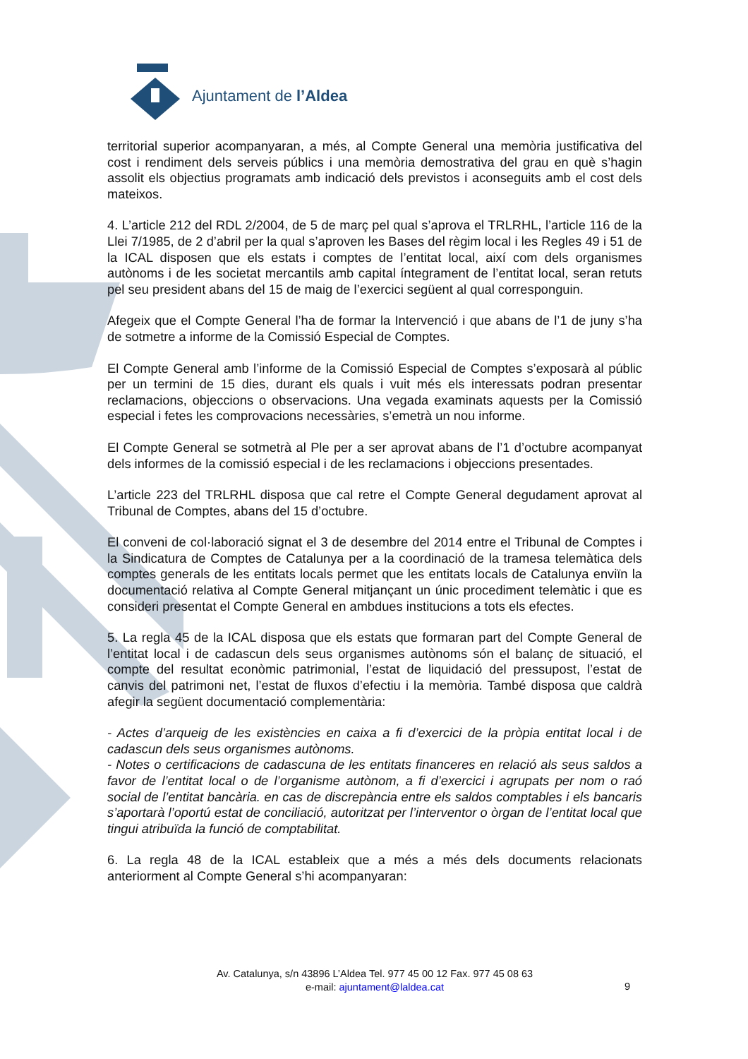Ajuntament de l’Aldea
territorial superior acompanyaran, a més, al Compte General una memòria justificativa del cost i rendiment dels serveis públics i una memòria demostrativa del grau en què s’hagin assolit els objectius programats amb indicació dels previstos i aconseguits amb el cost dels mateixos.
4. L’article 212 del RDL 2/2004, de 5 de març pel qual s’aprova el TRLRHL, l’article 116 de la Llei 7/1985, de 2 d’abril per la qual s’aproven les Bases del règim local i les Regles 49 i 51 de la ICAL disposen que els estats i comptes de l’entitat local, així com dels organismes autònoms i de les societat mercantils amb capital íntegrament de l’entitat local, seran retuts pel seu president abans del 15 de maig de l’exercici següent al qual corresponguin.
Afegeix que el Compte General l’ha de formar la Intervenció i que abans de l’1 de juny s’ha de sotmetre a informe de la Comissió Especial de Comptes.
El Compte General amb l’informe de la Comissió Especial de Comptes s’exposarà al públic per un termini de 15 dies, durant els quals i vuit més els interessats podran presentar reclamacions, objeccions o observacions. Una vegada examinats aquests per la Comissió especial i fetes les comprovacions necessàries, s’emetrà un nou informe.
El Compte General se sotmetrà al Ple per a ser aprovat abans de l’1 d’octubre acompanyat dels informes de la comissió especial i de les reclamacions i objeccions presentades.
L’article 223 del TRLRHL disposa que cal retre el Compte General degudament aprovat al Tribunal de Comptes, abans del 15 d’octubre.
El conveni de col·laboració signat el 3 de desembre del 2014 entre el Tribunal de Comptes i la Sindicatura de Comptes de Catalunya per a la coordinació de la tramesa telemàtica dels comptes generals de les entitats locals permet que les entitats locals de Catalunya enviïn la documentació relativa al Compte General mitjançant un únic procediment telemàtic i que es consideri presentat el Compte General en ambdues institucions a tots els efectes.
5. La regla 45 de la ICAL disposa que els estats que formaran part del Compte General de l’entitat local i de cadascun dels seus organismes autònoms són el balanç de situació, el compte del resultat econòmic patrimonial, l’estat de liquidació del pressupost, l’estat de canvis del patrimoni net, l’estat de fluxos d’efectiu i la memòria. També disposa que caldrà afegir la següent documentació complementària:
- Actes d’arqueig de les existències en caixa a fi d’exercici de la pròpia entitat local i de cadascun dels seus organismes autònoms.
- Notes o certificacions de cadascuna de les entitats financeres en relació als seus saldos a favor de l’entitat local o de l’organisme autònom, a fi d’exercici i agrupats per nom o raó social de l’entitat bancària. en cas de discrepància entre els saldos comptables i els bancaris s’aportarà l’oportú estat de conciliació, autoritzat per l’interventor o òrgan de l’entitat local que tingui atribuïda la funció de comptabilitat.
6. La regla 48 de la ICAL estableix que a més a més dels documents relacionats anteriorment al Compte General s’hi acompanyaran:
Av. Catalunya, s/n 43896 L’Aldea Tel. 977 45 00 12 Fax. 977 45 08 63
e-mail: ajuntament@laldea.cat
9